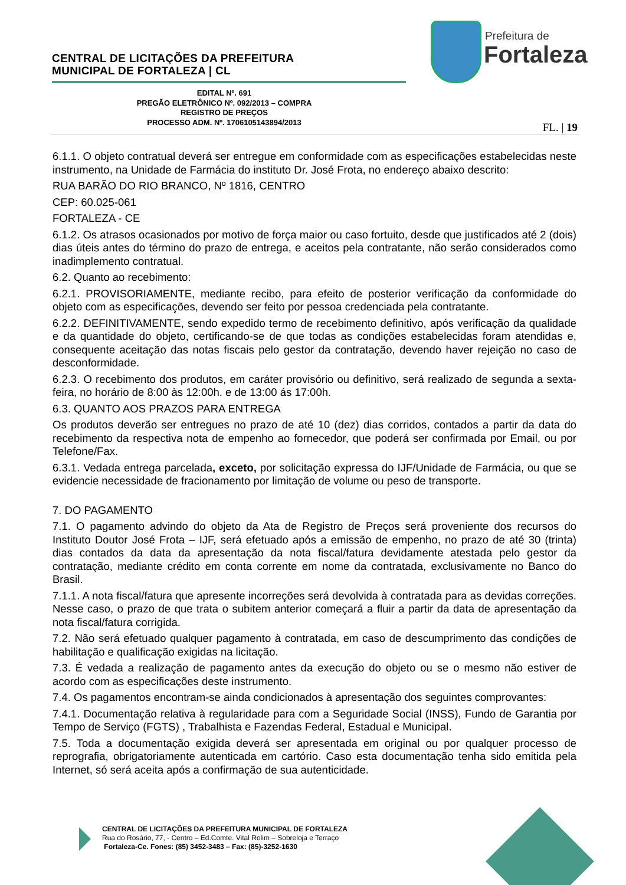CENTRAL DE LICITAÇÕES DA PREFEITURA
MUNICIPAL DE FORTALEZA | CL
Prefeitura de
Fortaleza
EDITAL Nº. 691
PREGÃO ELETRÔNICO Nº. 092/2013 – COMPRA
REGISTRO DE PREÇOS
PROCESSO ADM. Nº. 1706105143894/2013
FL. | 19
6.1.1. O objeto contratual deverá ser entregue em conformidade com as especificações estabelecidas neste instrumento, na Unidade de Farmácia do instituto Dr. José Frota, no endereço abaixo descrito:
RUA BARÃO DO RIO BRANCO, Nº 1816, CENTRO
CEP: 60.025-061
FORTALEZA - CE
6.1.2. Os atrasos ocasionados por motivo de força maior ou caso fortuito, desde que justificados até 2 (dois) dias úteis antes do término do prazo de entrega, e aceitos pela contratante, não serão considerados como inadimplemento contratual.
6.2. Quanto ao recebimento:
6.2.1. PROVISORIAMENTE, mediante recibo, para efeito de posterior verificação da conformidade do objeto com as especificações, devendo ser feito por pessoa credenciada pela contratante.
6.2.2. DEFINITIVAMENTE, sendo expedido termo de recebimento definitivo, após verificação da qualidade e da quantidade do objeto, certificando-se de que todas as condições estabelecidas foram atendidas e, consequente aceitação das notas fiscais pelo gestor da contratação, devendo haver rejeição no caso de desconformidade.
6.2.3. O recebimento dos produtos, em caráter provisório ou definitivo, será realizado de segunda a sexta-feira, no horário de 8:00 às 12:00h. e de 13:00 ás 17:00h.
6.3. QUANTO AOS PRAZOS PARA ENTREGA
Os produtos deverão ser entregues no prazo de até 10 (dez) dias corridos, contados a partir da data do recebimento da respectiva nota de empenho ao fornecedor, que poderá ser confirmada por Email, ou por Telefone/Fax.
6.3.1. Vedada entrega parcelada, exceto, por solicitação expressa do IJF/Unidade de Farmácia, ou que se evidencie necessidade de fracionamento por limitação de volume ou peso de transporte.
7. DO PAGAMENTO
7.1. O pagamento advindo do objeto da Ata de Registro de Preços será proveniente dos recursos do Instituto Doutor José Frota – IJF, será efetuado após a emissão de empenho, no prazo de até 30 (trinta) dias contados da data da apresentação da nota fiscal/fatura devidamente atestada pelo gestor da contratação, mediante crédito em conta corrente em nome da contratada, exclusivamente no Banco do Brasil.
7.1.1. A nota fiscal/fatura que apresente incorreções será devolvida à contratada para as devidas correções. Nesse caso, o prazo de que trata o subitem anterior começará a fluir a partir da data de apresentação da nota fiscal/fatura corrigida.
7.2. Não será efetuado qualquer pagamento à contratada, em caso de descumprimento das condições de habilitação e qualificação exigidas na licitação.
7.3. É vedada a realização de pagamento antes da execução do objeto ou se o mesmo não estiver de acordo com as especificações deste instrumento.
7.4. Os pagamentos encontram-se ainda condicionados à apresentação dos seguintes comprovantes:
7.4.1. Documentação relativa à regularidade para com a Seguridade Social (INSS), Fundo de Garantia por Tempo de Serviço (FGTS) , Trabalhista e Fazendas Federal, Estadual e Municipal.
7.5. Toda a documentação exigida deverá ser apresentada em original ou por qualquer processo de reprografia, obrigatoriamente autenticada em cartório. Caso esta documentação tenha sido emitida pela Internet, só será aceita após a confirmação de sua autenticidade.
CENTRAL DE LICITAÇÕES DA PREFEITURA MUNICIPAL DE FORTALEZA
Rua do Rosário, 77, - Centro – Ed.Comte. Vital Rolim – Sobreloja e Terraço
Fortaleza-Ce. Fones: (85) 3452-3483 – Fax: (85)-3252-1630